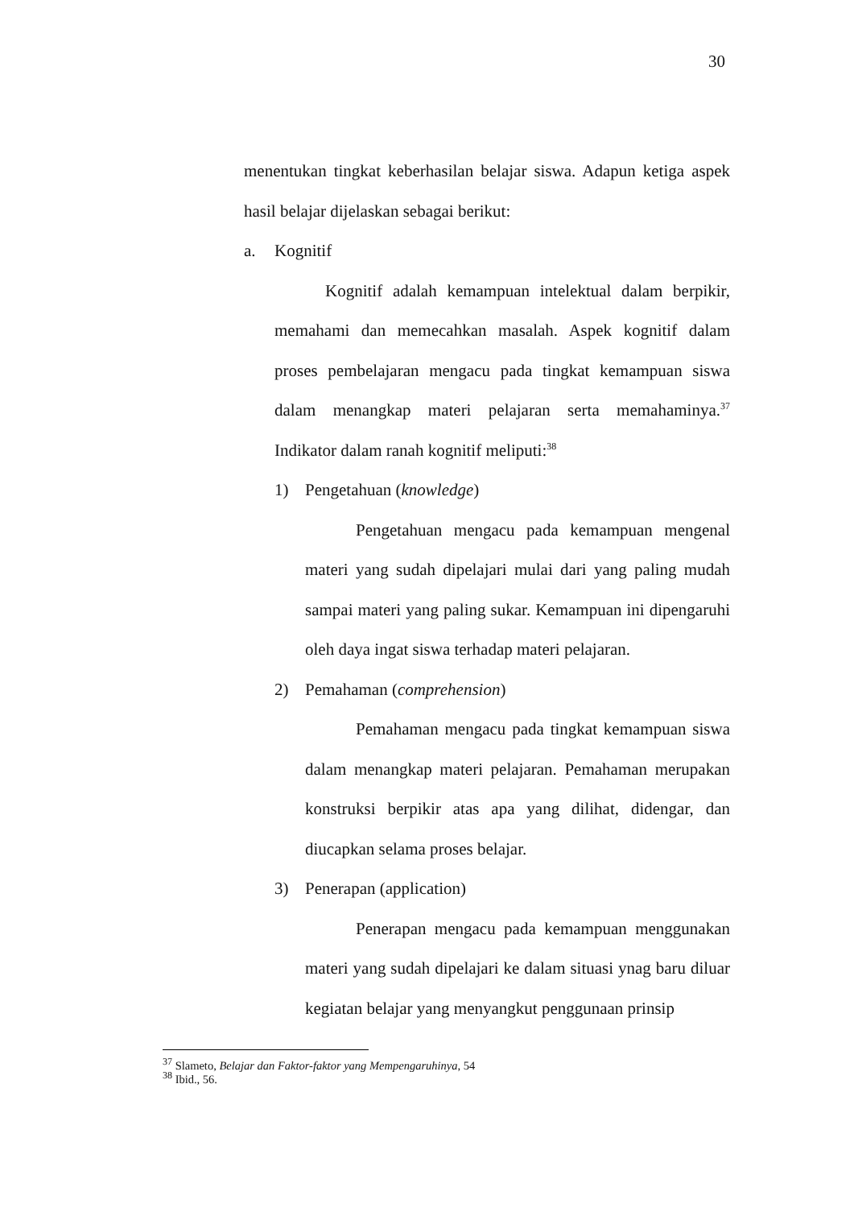30
menentukan tingkat keberhasilan belajar siswa. Adapun ketiga aspek hasil belajar dijelaskan sebagai berikut:
a. Kognitif
Kognitif adalah kemampuan intelektual dalam berpikir, memahami dan memecahkan masalah. Aspek kognitif dalam proses pembelajaran mengacu pada tingkat kemampuan siswa dalam menangkap materi pelajaran serta memahaminya.<sup>37</sup> Indikator dalam ranah kognitif meliputi:<sup>38</sup>
1) Pengetahuan (knowledge)
Pengetahuan mengacu pada kemampuan mengenal materi yang sudah dipelajari mulai dari yang paling mudah sampai materi yang paling sukar. Kemampuan ini dipengaruhi oleh daya ingat siswa terhadap materi pelajaran.
2) Pemahaman (comprehension)
Pemahaman mengacu pada tingkat kemampuan siswa dalam menangkap materi pelajaran. Pemahaman merupakan konstruksi berpikir atas apa yang dilihat, didengar, dan diucapkan selama proses belajar.
3) Penerapan (application)
Penerapan mengacu pada kemampuan menggunakan materi yang sudah dipelajari ke dalam situasi ynag baru diluar kegiatan belajar yang menyangkut penggunaan prinsip
<sup>37</sup> Slameto, Belajar dan Faktor-faktor yang Mempengaruhinya, 54
<sup>38</sup> Ibid., 56.